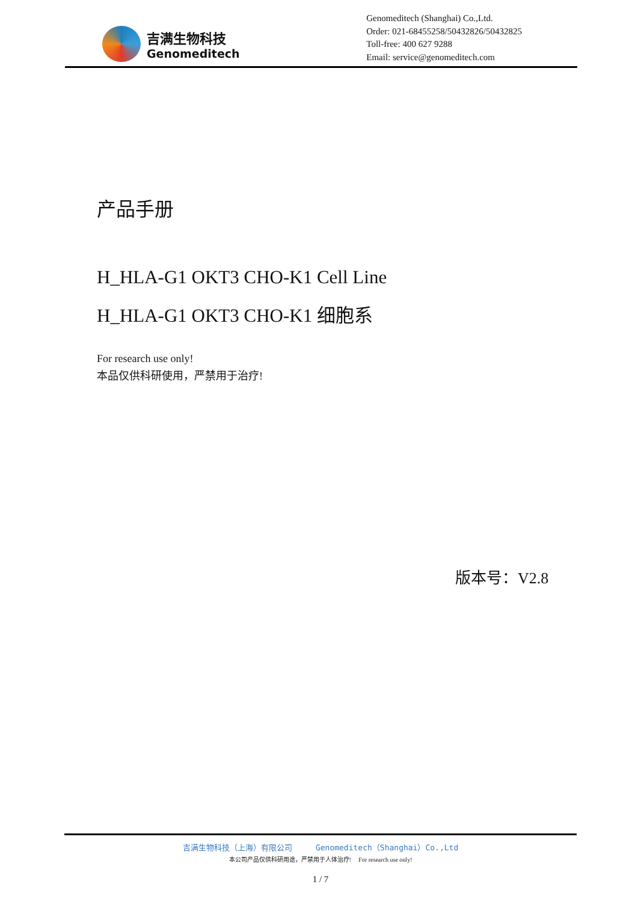吉满生物科技
Genomeditech
Genomeditech (Shanghai) Co.,Ltd.
Order: 021-68455258/50432826/50432825
Toll-free: 400 627 9288
Email: service@genomeditech.com
产品手册
H_HLA-G1 OKT3 CHO-K1 Cell Line
H_HLA-G1 OKT3 CHO-K1 细胞系
For research use only!
本品仅供科研使用，严禁用于治疗!
版本号：V2.8
吉满生物科技（上海）有限公司 Genomeditech（Shanghai）Co.,Ltd
本公司产品仅供科研用途，严禁用于人体治疗! For research use only!
1 / 7